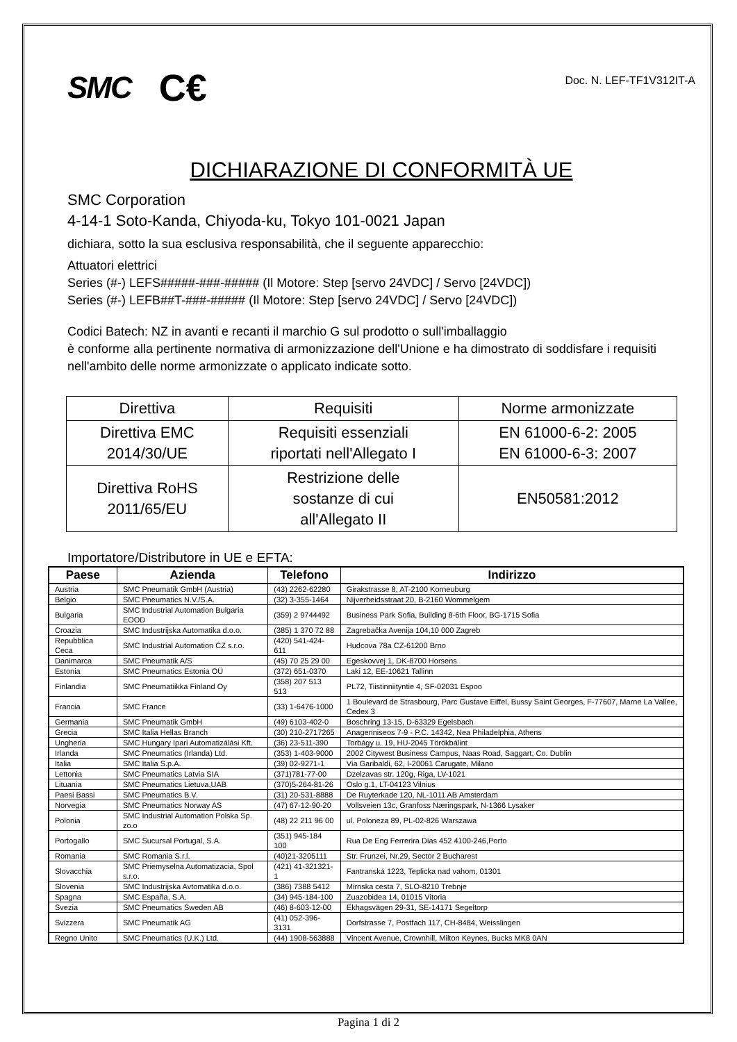SMC C€ Doc. N. LEF-TF1V312IT-A
DICHIARAZIONE DI CONFORMITÀ UE
SMC Corporation
4-14-1 Soto-Kanda, Chiyoda-ku, Tokyo 101-0021 Japan
dichiara, sotto la sua esclusiva responsabilità, che il seguente apparecchio:
Attuatori elettrici
Series (#-) LEFS#####-###-##### (Il Motore: Step [servo 24VDC] / Servo [24VDC])
Series (#-) LEFB##T-###-##### (Il Motore: Step [servo 24VDC] / Servo [24VDC])
Codici Batech: NZ in avanti e recanti il marchio G sul prodotto o sull'imballaggio
è conforme alla pertinente normativa di armonizzazione dell'Unione e ha dimostrato di soddisfare i requisiti nell'ambito delle norme armonizzate o applicato indicate sotto.
| Direttiva | Requisiti | Norme armonizzate |
| --- | --- | --- |
| Direttiva EMC 2014/30/UE | Requisiti essenziali riportati nell'Allegato I | EN 61000-6-2: 2005 EN 61000-6-3: 2007 |
| Direttiva RoHS 2011/65/EU | Restrizione delle sostanze di cui all'Allegato II | EN50581:2012 |
Importatore/Distributore in UE e EFTA:
| Paese | Azienda | Telefono | Indirizzo |
| --- | --- | --- | --- |
| Austria | SMC Pneumatik GmbH (Austria) | (43) 2262-62280 | Girakstrasse 8, AT-2100 Korneuburg |
| Belgio | SMC Pneumatics N.V./S.A. | (32) 3-355-1464 | Nijverheidsstraat 20, B-2160 Wommelgem |
| Bulgaria | SMC Industrial Automation Bulgaria EOOD | (359) 2 9744492 | Business Park Sofia, Building 8-6th Floor, BG-1715 Sofia |
| Croazia | SMC Industrijska Automatika d.o.o. | (385) 1 370 72 88 | Zagrebačka Avenija 104,10 000 Zagreb |
| Repubblica Ceca | SMC Industrial Automation CZ s.r.o. | (420) 541-424-611 | Hudcova 78a CZ-61200 Brno |
| Danimarca | SMC Pneumatik A/S | (45) 70 25 29 00 | Egeskovvej 1, DK-8700 Horsens |
| Estonia | SMC Pneumatics Estonia OÜ | (372) 651-0370 | Laki 12, EE-10621 Tallinn |
| Finlandia | SMC Pneumatiikka Finland Oy | (358) 207 513 513 | PL72, Tiistinniityntie 4, SF-02031 Espoo |
| Francia | SMC France | (33) 1-6476-1000 | 1 Boulevard de Strasbourg, Parc Gustave Eiffel, Bussy Saint Georges, F-77607, Marne La Vallee, Cedex 3 |
| Germania | SMC Pneumatik GmbH | (49) 6103-402-0 | Boschring 13-15, D-63329 Egelsbach |
| Grecia | SMC Italia Hellas Branch | (30) 210-2717265 | Anagenniseos 7-9 - P.C. 14342, Nea Philadelphia, Athens |
| Ungheria | SMC Hungary Ipari Automatizálási Kft. | (36) 23-511-390 | Torbágy u. 19, HU-2045 Törökbálint |
| Irlanda | SMC Pneumatics (Irlanda) Ltd. | (353) 1-403-9000 | 2002 Citywest Business Campus, Naas Road, Saggart, Co. Dublin |
| Italia | SMC Italia S.p.A. | (39) 02-9271-1 | Via Garibaldi, 62, I-20061 Carugate, Milano |
| Lettonia | SMC Pneumatics Latvia SIA | (371)781-77-00 | Dzelzavas str. 120g, Riga, LV-1021 |
| Lituania | SMC Pneumatics Lietuva,UAB | (370)5-264-81-26 | Oslo g.1, LT-04123 Vilnius |
| Paesi Bassi | SMC Pneumatics B.V. | (31) 20-531-8888 | De Ruyterkade 120, NL-1011 AB Amsterdam |
| Norvegia | SMC Pneumatics Norway AS | (47) 67-12-90-20 | Vollsveien 13c, Granfoss Næringspark, N-1366 Lysaker |
| Polonia | SMC Industrial Automation Polska Sp. zo.o | (48) 22 211 96 00 | ul. Poloneza 89, PL-02-826 Warszawa |
| Portogallo | SMC Sucursal Portugal, S.A. | (351) 945-184 100 | Rua De Eng Ferrerira Dias 452 4100-246,Porto |
| Romania | SMC Romania S.r.l. | (40)21-3205111 | Str. Frunzei, Nr.29, Sector 2 Bucharest |
| Slovacchia | SMC Priemyselna Automatizacia, Spol s.r.o. | (421) 41-321321-1 | Fantranská 1223, Teplicka nad vahom, 01301 |
| Slovenia | SMC Industrijska Avtomatika d.o.o. | (386) 7388 5412 | Mirnska cesta 7, SLO-8210 Trebnje |
| Spagna | SMC España, S.A. | (34) 945-184-100 | Zuazobidea 14, 01015 Vitoria |
| Svezia | SMC Pneumatics Sweden AB | (46) 8-603-12-00 | Ekhagsvägen 29-31, SE-14171 Segeltorp |
| Svizzera | SMC Pneumatik AG | (41) 052-396-3131 | Dorfstrasse 7, Postfach 117, CH-8484, Weisslingen |
| Regno Unito | SMC Pneumatics (U.K.) Ltd. | (44) 1908-563888 | Vincent Avenue, Crownhill, Milton Keynes, Bucks MK8 0AN |
Pagina 1 di 2